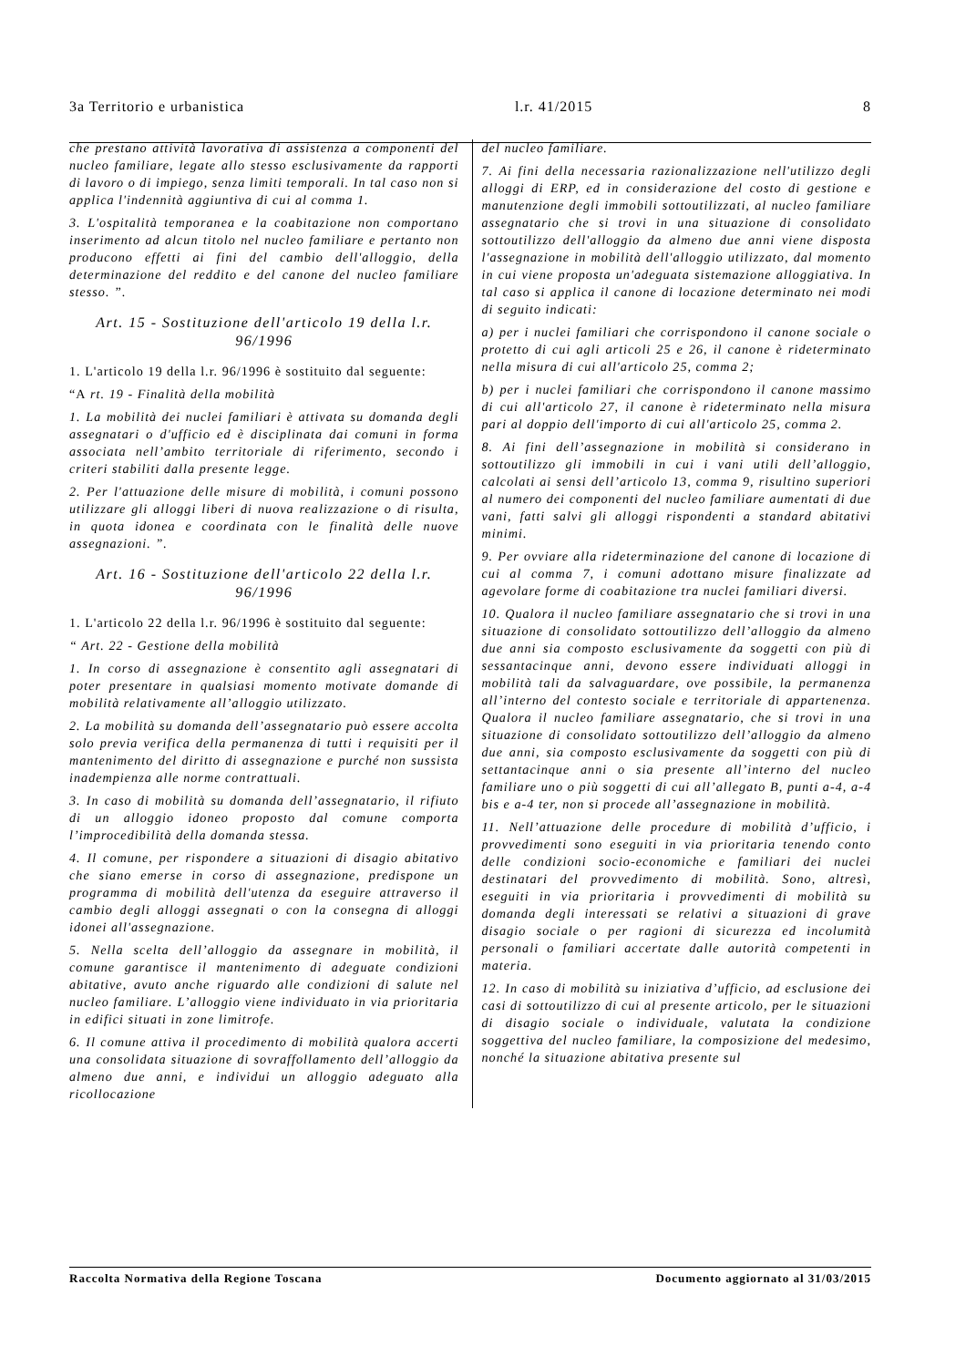3a Territorio e urbanistica l.r. 41/2015 8
che prestano attività lavorativa di assistenza a componenti del nucleo familiare, legate allo stesso esclusivamente da rapporti di lavoro o di impiego, senza limiti temporali. In tal caso non si applica l'indennità aggiuntiva di cui al comma 1.
3. L'ospitalità temporanea e la coabitazione non comportano inserimento ad alcun titolo nel nucleo familiare e pertanto non producono effetti ai fini del cambio dell'alloggio, della determinazione del reddito e del canone del nucleo familiare stesso. ”.
Art. 15 - Sostituzione dell'articolo 19 della l.r. 96/1996
1. L'articolo 19 della l.r. 96/1996 è sostituito dal seguente:
“A rt. 19 - Finalità della mobilità
1. La mobilità dei nuclei familiari è attivata su domanda degli assegnatari o d'ufficio ed è disciplinata dai comuni in forma associata nell’ambito territoriale di riferimento, secondo i criteri stabiliti dalla presente legge.
2. Per l'attuazione delle misure di mobilità, i comuni possono utilizzare gli alloggi liberi di nuova realizzazione o di risulta, in quota idonea e coordinata con le finalità delle nuove assegnazioni. ”.
Art. 16 - Sostituzione dell'articolo 22 della l.r. 96/1996
1. L'articolo 22 della l.r. 96/1996 è sostituito dal seguente:
“ Art. 22 - Gestione della mobilità
1. In corso di assegnazione è consentito agli assegnatari di poter presentare in qualsiasi momento motivate domande di mobilità relativamente all’alloggio utilizzato.
2. La mobilità su domanda dell’assegnatario può essere accolta solo previa verifica della permanenza di tutti i requisiti per il mantenimento del diritto di assegnazione e purché non sussista inadempienza alle norme contrattuali.
3. In caso di mobilità su domanda dell’assegnatario, il rifiuto di un alloggio idoneo proposto dal comune comporta l’improcedibilità della domanda stessa.
4. Il comune, per rispondere a situazioni di disagio abitativo che siano emerse in corso di assegnazione, predispone un programma di mobilità dell'utenza da eseguire attraverso il cambio degli alloggi assegnati o con la consegna di alloggi idonei all'assegnazione.
5. Nella scelta dell’alloggio da assegnare in mobilità, il comune garantisce il mantenimento di adeguate condizioni abitative, avuto anche riguardo alle condizioni di salute nel nucleo familiare. L’alloggio viene individuato in via prioritaria in edifici situati in zone limitrofe.
6. Il comune attiva il procedimento di mobilità qualora accerti una consolidata situazione di sovraffollamento dell’alloggio da almeno due anni, e individui un alloggio adeguato alla ricollocazione
del nucleo familiare.
7. Ai fini della necessaria razionalizzazione nell'utilizzo degli alloggi di ERP, ed in considerazione del costo di gestione e manutenzione degli immobili sottoutilizzati, al nucleo familiare assegnatario che si trovi in una situazione di consolidato sottoutilizzo dell'alloggio da almeno due anni viene disposta l'assegnazione in mobilità dell'alloggio utilizzato, dal momento in cui viene proposta un'adeguata sistemazione alloggiativa. In tal caso si applica il canone di locazione determinato nei modi di seguito indicati:
a) per i nuclei familiari che corrispondono il canone sociale o protetto di cui agli articoli 25 e 26, il canone è rideterminato nella misura di cui all'articolo 25, comma 2;
b) per i nuclei familiari che corrispondono il canone massimo di cui all'articolo 27, il canone è rideterminato nella misura pari al doppio dell'importo di cui all'articolo 25, comma 2.
8. Ai fini dell’assegnazione in mobilità si considerano in sottoutilizzo gli immobili in cui i vani utili dell’alloggio, calcolati ai sensi dell’articolo 13, comma 9, risultino superiori al numero dei componenti del nucleo familiare aumentati di due vani, fatti salvi gli alloggi rispondenti a standard abitativi minimi.
9. Per ovviare alla rideterminazione del canone di locazione di cui al comma 7, i comuni adottano misure finalizzate ad agevolare forme di coabitazione tra nuclei familiari diversi.
10. Qualora il nucleo familiare assegnatario che si trovi in una situazione di consolidato sottoutilizzo dell’alloggio da almeno due anni sia composto esclusivamente da soggetti con più di sessantacinque anni, devono essere individuati alloggi in mobilità tali da salvaguardare, ove possibile, la permanenza all’interno del contesto sociale e territoriale di appartenenza. Qualora il nucleo familiare assegnatario, che si trovi in una situazione di consolidato sottoutilizzo dell’alloggio da almeno due anni, sia composto esclusivamente da soggetti con più di settantacinque anni o sia presente all’interno del nucleo familiare uno o più soggetti di cui all’allegato B, punti a-4, a-4 bis e a-4 ter, non si procede all’assegnazione in mobilità.
11. Nell’attuazione delle procedure di mobilità d’ufficio, i provvedimenti sono eseguiti in via prioritaria tenendo conto delle condizioni socio-economiche e familiari dei nuclei destinatari del provvedimento di mobilità. Sono, altresì, eseguiti in via prioritaria i provvedimenti di mobilità su domanda degli interessati se relativi a situazioni di grave disagio sociale o per ragioni di sicurezza ed incolumità personali o familiari accertate dalle autorità competenti in materia.
12. In caso di mobilità su iniziativa d’ufficio, ad esclusione dei casi di sottoutilizzo di cui al presente articolo, per le situazioni di disagio sociale o individuale, valutata la condizione soggettiva del nucleo familiare, la composizione del medesimo, nonché la situazione abitativa presente sul
Raccolta Normativa della Regione Toscana Documento aggiornato al 31/03/2015